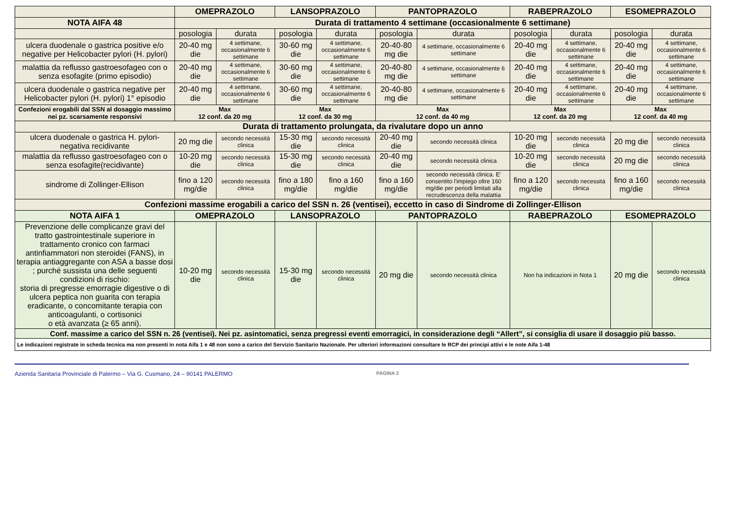| | OMEPRAZOLO | | LANSOPRAZOLO | | PANTOPRAZOLO | | RABEPRAZOLO | | ESOMEPRAZOLO | |
| --- | --- | --- | --- | --- | --- | --- | --- | --- | --- | --- |
| NOTA AIFA 48 | Durata di trattamento 4 settimane (occasionalmente 6 settimane) | | | | | | | | | |
| | posologia | durata | posologia | durata | posologia | durata | posologia | durata | posologia | durata |
| ulcera duodenale o gastrica positive e/o negative per Helicobacter pylori (H. pylori) | 20-40 mg die | 4 settimane, occasionalmente 6 settimane | 30-60 mg die | 4 settimane, occasionalmente 6 settimane | 20-40-80 mg die | 4 settimane, occasionalmente 6 settimane | 20-40 mg die | 4 settimane, occasionalmente 6 settimane | 20-40 mg die | 4 settimane, occasionalmente 6 settimane |
| malattia da reflusso gastroesofageo con o senza esofagite (primo episodio) | 20-40 mg die | 4 settimane, occasionalmente 6 settimane | 30-60 mg die | 4 settimane, occasionalmente 6 settimane | 20-40-80 mg die | 4 settimane, occasionalmente 6 settimane | 20-40 mg die | 4 settimane, occasionalmente 6 settimane | 20-40 mg die | 4 settimane, occasionalmente 6 settimane |
| ulcera duodenale o gastrica negative per Helicobacter pylori (H. pylori) 1° episodio | 20-40 mg die | 4 settimane, occasionalmente 6 settimane | 30-60 mg die | 4 settimane, occasionalmente 6 settimane | 20-40-80 mg die | 4 settimane, occasionalmente 6 settimane | 20-40 mg die | 4 settimane, occasionalmente 6 settimane | 20-40 mg die | 4 settimane, occasionalmente 6 settimane |
| Confezioni erogabili dal SSN al dosaggio massimo nei pz. scarsamente responsivi | Max 12 conf. da 20 mg | | Max 12 conf. da 30 mg | | Max 12 conf. da 40 mg | | Max 12 conf. da 20 mg | | Max 12 conf. da 40 mg | |
| Durata di trattamento prolungata, da rivalutare dopo un anno | | | | | | | | | | |
| ulcera duodenale o gastrica H. pylori-negativa recidivante | 20 mg die | secondo necessità clinica | 15-30 mg die | secondo necessità clinica | 20-40 mg die | secondo necessità clinica | 10-20 mg die | secondo necessità clinica | 20 mg die | secondo necessità clinica |
| malattia da reflusso gastroesofageo con o senza esofagite(recidivante) | 10-20 mg die | secondo necessità clinica | 15-30 mg die | secondo necessità clinica | 20-40 mg die | secondo necessità clinica | 10-20 mg die | secondo necessità clinica | 20 mg die | secondo necessità clinica |
| sindrome di Zollinger-Ellison | fino a 120 mg/die | secondo necessità clinica | fino a 180 mg/die | fino a 160 mg/die | fino a 160 mg/die | secondo necessità clinica. E' consentito l'impiego oltre 160 mg/die per periodi limitati alla recrudescenza della malattia | fino a 120 mg/die | secondo necessità clinica | fino a 160 mg/die | secondo necessità clinica |
| Confezioni massime erogabili a carico del SSN n. 26 (ventisei), eccetto in caso di Sindrome di Zollinger-Ellison | | | | | | | | | | |
| NOTA AIFA 1 | OMEPRAZOLO | | LANSOPRAZOLO | | PANTOPRAZOLO | | RABEPRAZOLO | | ESOMEPRAZOLO | |
| Prevenzione delle complicanze gravi del tratto gastrointestinale superiore in trattamento cronico con farmaci antinfiammatori non steroidei (FANS), in terapia antiaggregante con ASA a basse dosi ; purché sussista una delle seguenti condizioni di rischio: storia di pregresse emorragie digestive o di ulcera peptica non guarita con terapia eradicante, o concomitante terapia con anticoagulanti, o cortisonici o età avanzata (≥ 65 anni). | 10-20 mg die | secondo necessità clinica | 15-30 mg die | secondo necessità clinica | 20 mg die | secondo necessità clinica | Non ha indicazioni in Nota 1 | | 20 mg die | secondo necessità clinica |
| Conf. massime a carico del SSN n. 26 (ventisei). Nei pz. asintomatici, senza pregressi eventi emorragici, in considerazione degli “Allert”, si consiglia di usare il dosaggio più basso. | | | | | | | | | | |
| Le indicazioni registrate in scheda tecnica ma non presenti in nota Aifa 1 e 48 non sono a carico del Servizio Sanitario Nazionale. Per ulteriori informazioni consultare le RCP dei principi attivi e le note Aifa 1-48 | | | | | | | | | | |
Azienda Sanitaria Provinciale di Palermo – Via G. Cusmano, 24 – 90141 PALERMO PAGINA 2